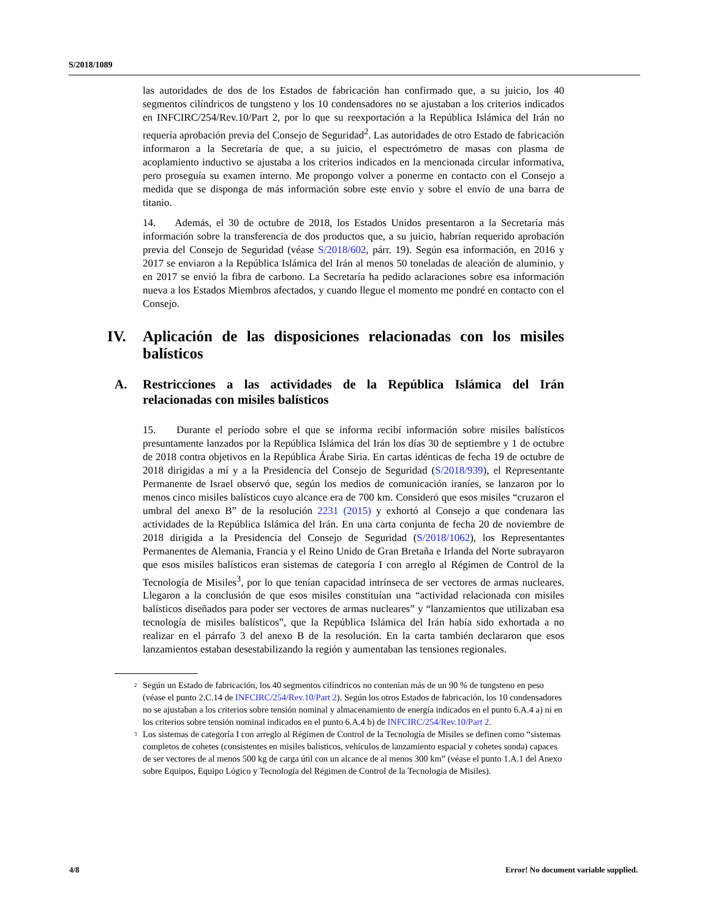S/2018/1089
las autoridades de dos de los Estados de fabricación han confirmado que, a su juicio, los 40 segmentos cilíndricos de tungsteno y los 10 condensadores no se ajustaban a los criterios indicados en INFCIRC/254/Rev.10/Part 2, por lo que su reexportación a la República Islámica del Irán no requería aprobación previa del Consejo de Seguridad<sup>2</sup>. Las autoridades de otro Estado de fabricación informaron a la Secretaría de que, a su juicio, el espectrómetro de masas con plasma de acoplamiento inductivo se ajustaba a los criterios indicados en la mencionada circular informativa, pero proseguía su examen interno. Me propongo volver a ponerme en contacto con el Consejo a medida que se disponga de más información sobre este envío y sobre el envío de una barra de titanio.
14. Además, el 30 de octubre de 2018, los Estados Unidos presentaron a la Secretaría más información sobre la transferencia de dos productos que, a su juicio, habrían requerido aprobación previa del Consejo de Seguridad (véase S/2018/602, párr. 19). Según esa información, en 2016 y 2017 se enviaron a la República Islámica del Irán al menos 50 toneladas de aleación de aluminio, y en 2017 se envió la fibra de carbono. La Secretaría ha pedido aclaraciones sobre esa información nueva a los Estados Miembros afectados, y cuando llegue el momento me pondré en contacto con el Consejo.
IV. Aplicación de las disposiciones relacionadas con los misiles balísticos
A. Restricciones a las actividades de la República Islámica del Irán relacionadas con misiles balísticos
15. Durante el período sobre el que se informa recibí información sobre misiles balísticos presuntamente lanzados por la República Islámica del Irán los días 30 de septiembre y 1 de octubre de 2018 contra objetivos en la República Árabe Siria. En cartas idénticas de fecha 19 de octubre de 2018 dirigidas a mí y a la Presidencia del Consejo de Seguridad (S/2018/939), el Representante Permanente de Israel observó que, según los medios de comunicación iraníes, se lanzaron por lo menos cinco misiles balísticos cuyo alcance era de 700 km. Consideró que esos misiles “cruzaron el umbral del anexo B” de la resolución 2231 (2015) y exhortó al Consejo a que condenara las actividades de la República Islámica del Irán. En una carta conjunta de fecha 20 de noviembre de 2018 dirigida a la Presidencia del Consejo de Seguridad (S/2018/1062), los Representantes Permanentes de Alemania, Francia y el Reino Unido de Gran Bretaña e Irlanda del Norte subrayaron que esos misiles balísticos eran sistemas de categoría I con arreglo al Régimen de Control de la Tecnología de Misiles<sup>3</sup>, por lo que tenían capacidad intrínseca de ser vectores de armas nucleares. Llegaron a la conclusión de que esos misiles constituían una “actividad relacionada con misiles balísticos diseñados para poder ser vectores de armas nucleares” y “lanzamientos que utilizaban esa tecnología de misiles balísticos”, que la República Islámica del Irán había sido exhortada a no realizar en el párrafo 3 del anexo B de la resolución. En la carta también declararon que esos lanzamientos estaban desestabilizando la región y aumentaban las tensiones regionales.
<sup>2</sup>
Según un Estado de fabricación, los 40 segmentos cilíndricos no contenían más de un 90 % de tungsteno en peso (véase el punto 2.C.14 de INFCIRC/254/Rev.10/Part 2). Según los otros Estados de fabricación, los 10 condensadores no se ajustaban a los criterios sobre tensión nominal y almacenamiento de energía indicados en el punto 6.A.4 a) ni en los criterios sobre tensión nominal indicados en el punto 6.A.4 b) de INFCIRC/254/Rev.10/Part 2.
<sup>3</sup>
Los sistemas de categoría I con arreglo al Régimen de Control de la Tecnología de Misiles se definen como “sistemas completos de cohetes (consistentes en misiles balísticos, vehículos de lanzamiento espacial y cohetes sonda) capaces de ser vectores de al menos 500 kg de carga útil con un alcance de al menos 300 km” (véase el punto 1.A.1 del Anexo sobre Equipos, Equipo Lógico y Tecnología del Régimen de Control de la Tecnología de Misiles).
4/8 Error! No document variable supplied.